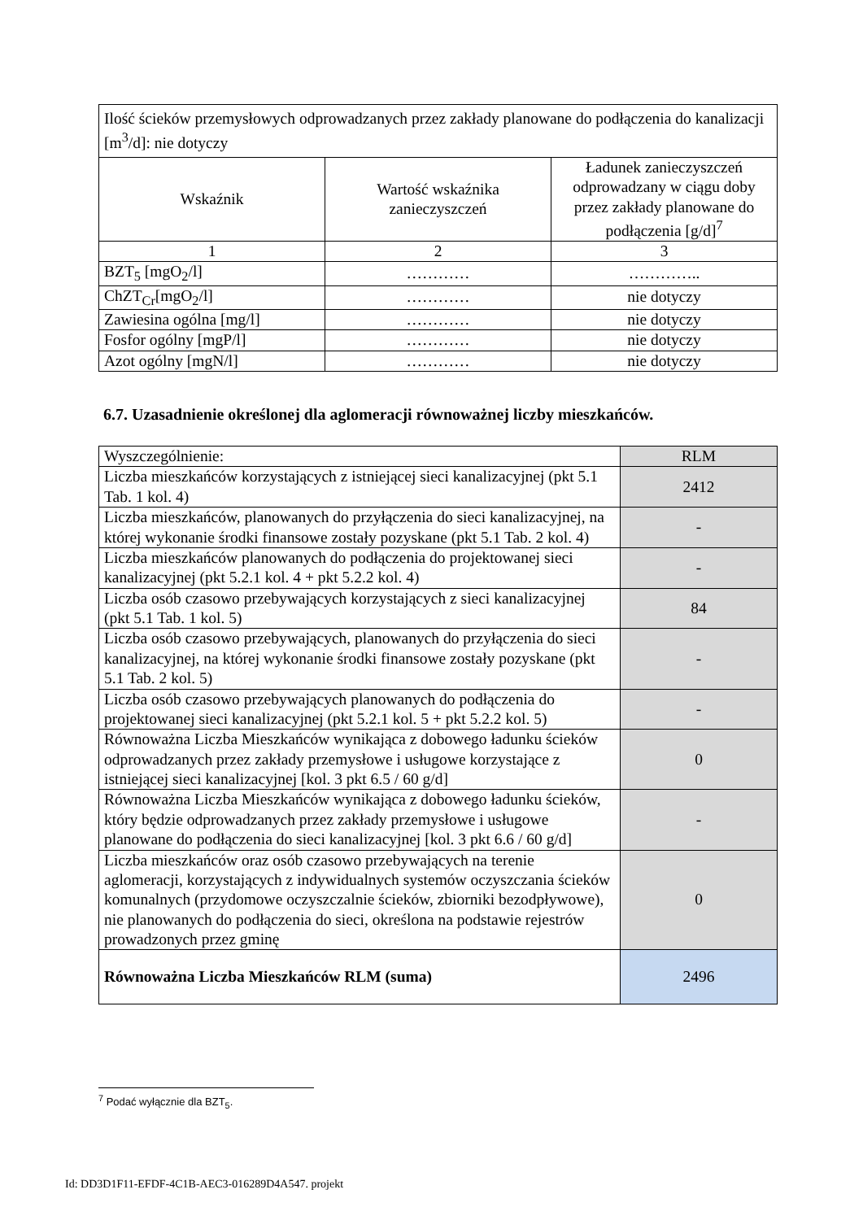| Ilość ścieków przemysłowych odprowadzanych przez zakłady planowane do podłączenia do kanalizacji [m<sup>3</sup>/d]: nie dotyczy | | |
| Wskaźnik | Wartość wskaźnika zanieczyszczeń | Ładunek zanieczyszczeń odprowadzany w ciągu doby przez zakłady planowane do podłączenia [g/d]<sup>7</sup> |
| 1 | 2 | 3 |
| BZT<sub>5</sub> [mgO<sub>2</sub>/l] | ………… | ………….. |
| ChZT<sub>Cr</sub>[mgO<sub>2</sub>/l] | ………… | nie dotyczy |
| Zawiesina ogólna [mg/l] | ………… | nie dotyczy |
| Fosfor ogólny [mgP/l] | ………… | nie dotyczy |
| Azot ogólny [mgN/l] | ………… | nie dotyczy |
6.7. Uzasadnienie określonej dla aglomeracji równoważnej liczby mieszkańców.
| Wyszczególnienie: | RLM |
| Liczba mieszkańców korzystających z istniejącej sieci kanalizacyjnej (pkt 5.1 Tab. 1 kol. 4) | 2412 |
| Liczba mieszkańców, planowanych do przyłączenia do sieci kanalizacyjnej, na której wykonanie środki finansowe zostały pozyskane (pkt 5.1 Tab. 2 kol. 4) | - |
| Liczba mieszkańców planowanych do podłączenia do projektowanej sieci kanalizacyjnej (pkt 5.2.1 kol. 4 + pkt 5.2.2 kol. 4) | - |
| Liczba osób czasowo przebywających korzystających z sieci kanalizacyjnej (pkt 5.1 Tab. 1 kol. 5) | 84 |
| Liczba osób czasowo przebywających, planowanych do przyłączenia do sieci kanalizacyjnej, na której wykonanie środki finansowe zostały pozyskane (pkt 5.1 Tab. 2 kol. 5) | - |
| Liczba osób czasowo przebywających planowanych do podłączenia do projektowanej sieci kanalizacyjnej (pkt 5.2.1 kol. 5 + pkt 5.2.2 kol. 5) | - |
| Równoważna Liczba Mieszkańców wynikająca z dobowego ładunku ścieków odprowadzanych przez zakłady przemysłowe i usługowe korzystające z istniejącej sieci kanalizacyjnej [kol. 3 pkt 6.5 / 60 g/d] | 0 |
| Równoważna Liczba Mieszkańców wynikająca z dobowego ładunku ścieków, który będzie odprowadzanych przez zakłady przemysłowe i usługowe planowane do podłączenia do sieci kanalizacyjnej [kol. 3 pkt 6.6 / 60 g/d] | - |
| Liczba mieszkańców oraz osób czasowo przebywających na terenie aglomeracji, korzystających z indywidualnych systemów oczyszczania ścieków komunalnych (przydomowe oczyszczalnie ścieków, zbiorniki bezodpływowe), nie planowanych do podłączenia do sieci, określona na podstawie rejestrów prowadzonych przez gminę | 0 |
| Równoważna Liczba Mieszkańców RLM (suma) | 2496 |
<sup>7</sup> Podać wyłącznie dla BZT<sub>5</sub>.
Id: DD3D1F11-EFDF-4C1B-AEC3-016289D4A547. projekt